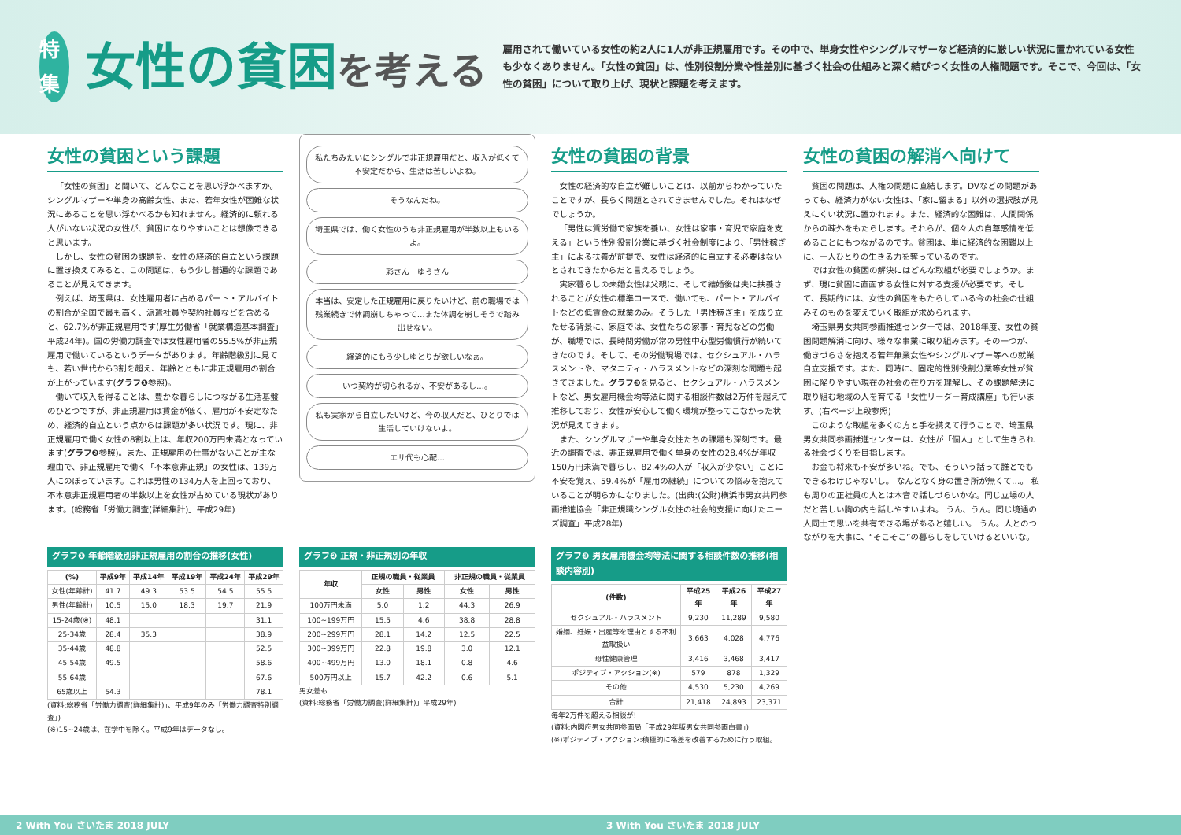特集
女性の貧困を考える
雇用されて働いている女性の約2人に1人が非正規雇用です。その中で、単身女性やシングルマザーなど経済的に厳しい状況に置かれている女性も少なくありません。「女性の貧困」は、性別役割分業や性差別に基づく社会の仕組みと深く結びつく女性の人権問題です。そこで、今回は、「女性の貧困」について取り上げ、現状と課題を考えます。
女性の貧困という課題
「女性の貧困」と聞いて、どんなことを思い浮かべますか。シングルマザーや単身の高齢女性、また、若年女性が困難な状況にあることを思い浮かべるかも知れません。経済的に頼れる人がいない状況の女性が、貧困になりやすいことは想像できると思います。
しかし、女性の貧困の課題を、女性の経済的自立という課題に置き換えてみると、この問題は、もう少し普遍的な課題であることが見えてきます。
例えば、埼玉県は、女性雇用者に占めるパート・アルバイトの割合が全国で最も高く、派遣社員や契約社員などを含めると、62.7%が非正規雇用です(厚生労働省「就業構造基本調査」平成24年)。国の労働力調査では女性雇用者の55.5%が非正規雇用で働いているというデータがあります。年齢階級別に見ても、若い世代から3割を超え、年齢とともに非正規雇用の割合が上がっています(グラフ❶参照)。
働いて収入を得ることは、豊かな暮らしにつながる生活基盤のひとつですが、非正規雇用は賃金が低く、雇用が不安定なため、経済的自立という点からは課題が多い状況です。現に、非正規雇用で働く女性の8割以上は、年収200万円未満となっています(グラフ❷参照)。また、正規雇用の仕事がないことが主な理由で、非正規雇用で働く「不本意非正規」の女性は、139万人にのぼっています。これは男性の134万人を上回っており、不本意非正規雇用者の半数以上を女性が占めている現状があります。(総務省「労働力調査(詳細集計)」平成29年)
私たちみたいにシングルで非正規雇用だと、収入が低くて不安定だから、生活は苦しいよね。
そうなんだね。
埼玉県では、働く女性のうち非正規雇用が半数以上もいるよ。
彩さん　ゆうさん
本当は、安定した正規雇用に戻りたいけど、前の職場では残業続きで体調崩しちゃって…また体調を崩しそうで踏み出せない。
経済的にもう少しゆとりが欲しいなぁ。
いつ契約が切られるか、不安があるし…。
私も実家から自立したいけど、今の収入だと、ひとりでは生活していけないよ。
エサ代も心配…
女性の貧困の背景
女性の経済的な自立が難しいことは、以前からわかっていたことですが、長らく問題とされてきませんでした。それはなぜでしょうか。
「男性は賃労働で家族を養い、女性は家事・育児で家庭を支える」という性別役割分業に基づく社会制度により、「男性稼ぎ主」による扶養が前提で、女性は経済的に自立する必要はないとされてきたからだと言えるでしょう。
実家暮らしの未婚女性は父親に、そして結婚後は夫に扶養されることが女性の標準コースで、働いても、パート・アルバイトなどの低賃金の就業のみ。そうした「男性稼ぎ主」を成り立たせる背景に、家庭では、女性たちの家事・育児などの労働が、職場では、長時間労働が常の男性中心型労働慣行が続いてきたのです。そして、その労働現場では、セクシュアル・ハラスメントや、マタニティ・ハラスメントなどの深刻な問題も起きてきました。グラフ❸を見ると、セクシュアル・ハラスメントなど、男女雇用機会均等法に関する相談件数は2万件を超えて推移しており、女性が安心して働く環境が整ってこなかった状況が見えてきます。
また、シングルマザーや単身女性たちの課題も深刻です。最近の調査では、非正規雇用で働く単身の女性の28.4%が年収150万円未満で暮らし、82.4%の人が「収入が少ない」ことに不安を覚え、59.4%が「雇用の継続」についての悩みを抱えていることが明らかになりました。(出典:(公財)横浜市男女共同参画推進協会「非正規職シングル女性の社会的支援に向けたニーズ調査」平成28年)
女性の貧困の解消へ向けて
貧困の問題は、人権の問題に直結します。DVなどの問題があっても、経済力がない女性は、「家に留まる」以外の選択肢が見えにくい状況に置かれます。また、経済的な困難は、人間関係からの疎外をもたらします。それらが、個々人の自尊感情を低めることにもつながるのです。貧困は、単に経済的な困難以上に、一人ひとりの生きる力を奪っているのです。
では女性の貧困の解決にはどんな取組が必要でしょうか。まず、現に貧困に直面する女性に対する支援が必要です。そして、長期的には、女性の貧困をもたらしている今の社会の仕組みそのものを変えていく取組が求められます。
埼玉県男女共同参画推進センターでは、2018年度、女性の貧困問題解消に向け、様々な事業に取り組みます。その一つが、働きづらさを抱える若年無業女性やシングルマザー等への就業自立支援です。また、同時に、固定的性別役割分業等女性が貧困に陥りやすい現在の社会の在り方を理解し、その課題解決に取り組む地域の人を育てる「女性リーダー育成講座」も行います。(右ページ上段参照)
このような取組を多くの方と手を携えて行うことで、埼玉県男女共同参画推進センターは、女性が「個人」として生きられる社会づくりを目指します。
お金も将来も不安が多いね。でも、そういう話って誰とでもできるわけじゃないし。 なんとなく身の置き所が無くて…。 私も周りの正社員の人とは本音で話しづらいかな。同じ立場の人だと苦しい胸の内も話しやすいよね。 うん、うん。同じ境遇の人同士で思いを共有できる場があると嬉しい。 うん。人とのつながりを大事に、“そこそこ”の暮らしをしていけるといいな。
グラフ❶ 年齢階級別非正規雇用の割合の推移(女性)
| (%) | 平成9年 | 平成14年 | 平成19年 | 平成24年 | 平成29年 |
| --- | --- | --- | --- | --- | --- |
| 女性(年齢計) | 41.7 | 49.3 | 53.5 | 54.5 | 55.5 |
| 男性(年齢計) | 10.5 | 15.0 | 18.3 | 19.7 | 21.9 |
| 15-24歳(※) | 48.1 | | | | 31.1 |
| 25-34歳 | 28.4 | 35.3 | | | 38.9 |
| 35-44歳 | 48.8 | | | | 52.5 |
| 45-54歳 | 49.5 | | | | 58.6 |
| 55-64歳 | | | | | 67.6 |
| 65歳以上 | 54.3 | | | | 78.1 |
(資料:総務省「労働力調査(詳細集計)」、平成9年のみ「労働力調査特別調査」)
(※)15~24歳は、在学中を除く。平成9年はデータなし。
グラフ❷ 正規・非正規別の年収
| 年収 | 正規の職員・従業員 | | 非正規の職員・従業員 | |
| --- | --- | --- | --- | --- |
| | 女性 | 男性 | 女性 | 男性 |
| 100万円未満 | 5.0 | 1.2 | 44.3 | 26.9 |
| 100~199万円 | 15.5 | 4.6 | 38.8 | 28.8 |
| 200~299万円 | 28.1 | 14.2 | 12.5 | 22.5 |
| 300~399万円 | 22.8 | 19.8 | 3.0 | 12.1 |
| 400~499万円 | 13.0 | 18.1 | 0.8 | 4.6 |
| 500万円以上 | 15.7 | 42.2 | 0.6 | 5.1 |
男女差も…
(資料:総務省「労働力調査(詳細集計)」平成29年)
グラフ❸ 男女雇用機会均等法に関する相談件数の推移(相談内容別)
| (件数) | 平成25年 | 平成26年 | 平成27年 |
| --- | --- | --- | --- |
| セクシュアル・ハラスメント | 9,230 | 11,289 | 9,580 |
| 婚姻、妊娠・出産等を理由とする不利益取扱い | 3,663 | 4,028 | 4,776 |
| 母性健康管理 | 3,416 | 3,468 | 3,417 |
| ポジティブ・アクション(※) | 579 | 878 | 1,329 |
| その他 | 4,530 | 5,230 | 4,269 |
| 合計 | 21,418 | 24,893 | 23,371 |
毎年2万件を超える相談が!
(資料:内閣府男女共同参画局「平成29年版男女共同参画白書」)
(※)ポジティブ・アクション:積極的に格差を改善するために行う取組。
2 With You さいたま 2018 JULY 3 With You さいたま 2018 JULY